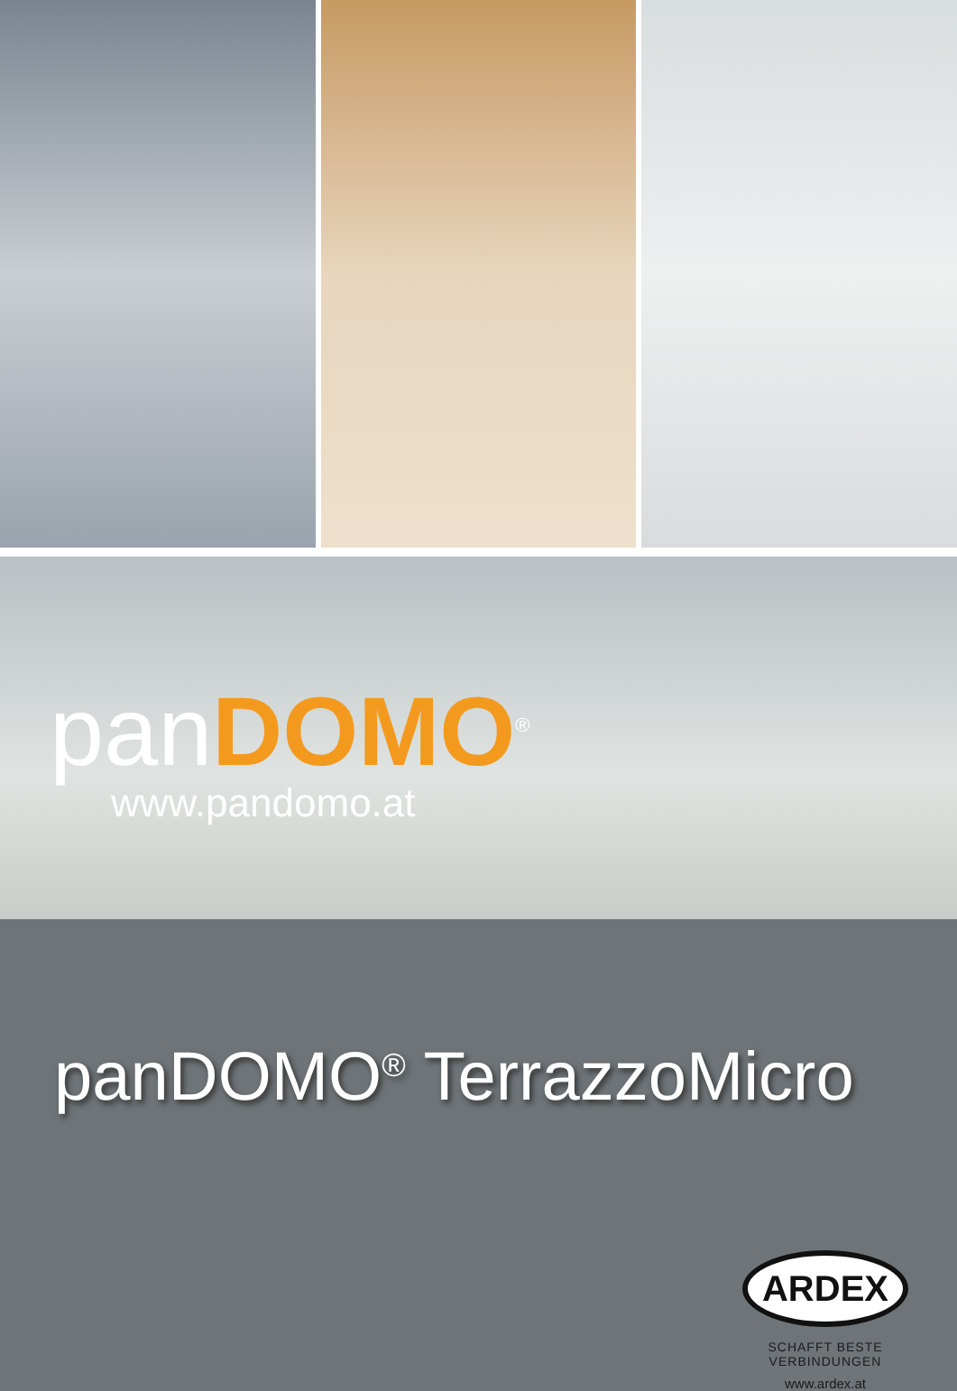panDOMO<sup>®</sup>
www.pandomo.at
panDOMO<sup>®</sup> TerrazzoMicro
ARDEX
SCHAFFT BESTE VERBINDUNGEN
www.ardex.at